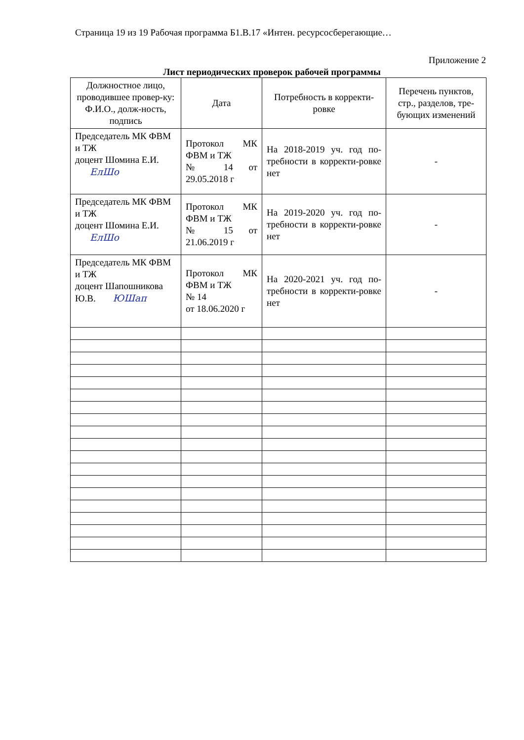Страница 19 из 19 Рабочая программа Б1.В.17 «Интен. ресурсосберегающие…
Приложение 2
Лист периодических проверок рабочей программы
| Должностное лицо, проводившее провер-ку: Ф.И.О., долж-ность, подпись | Дата | Потребность в корректи-ровке | Перечень пунктов, стр., разделов, тре-бующих изменений |
| --- | --- | --- | --- |
| Председатель МК ФВМ и ТЖ доцент Шомина Е.И. ЕлШо | Протокол МК ФВМ и ТЖ № 14 от 29.05.2018 г | На 2018-2019 уч. год по-требности в корректи-ровке нет | - |
| Председатель МК ФВМ и ТЖ доцент Шомина Е.И. ЕлШо | Протокол МК ФВМ и ТЖ № 15 от 21.06.2019 г | На 2019-2020 уч. год по-требности в корректи-ровке нет | - |
| Председатель МК ФВМ и ТЖ доцент Шапошникова Ю.В. ЮШап | Протокол МК ФВМ и ТЖ № 14 от 18.06.2020 г | На 2020-2021 уч. год по-требности в корректи-ровке нет | - |